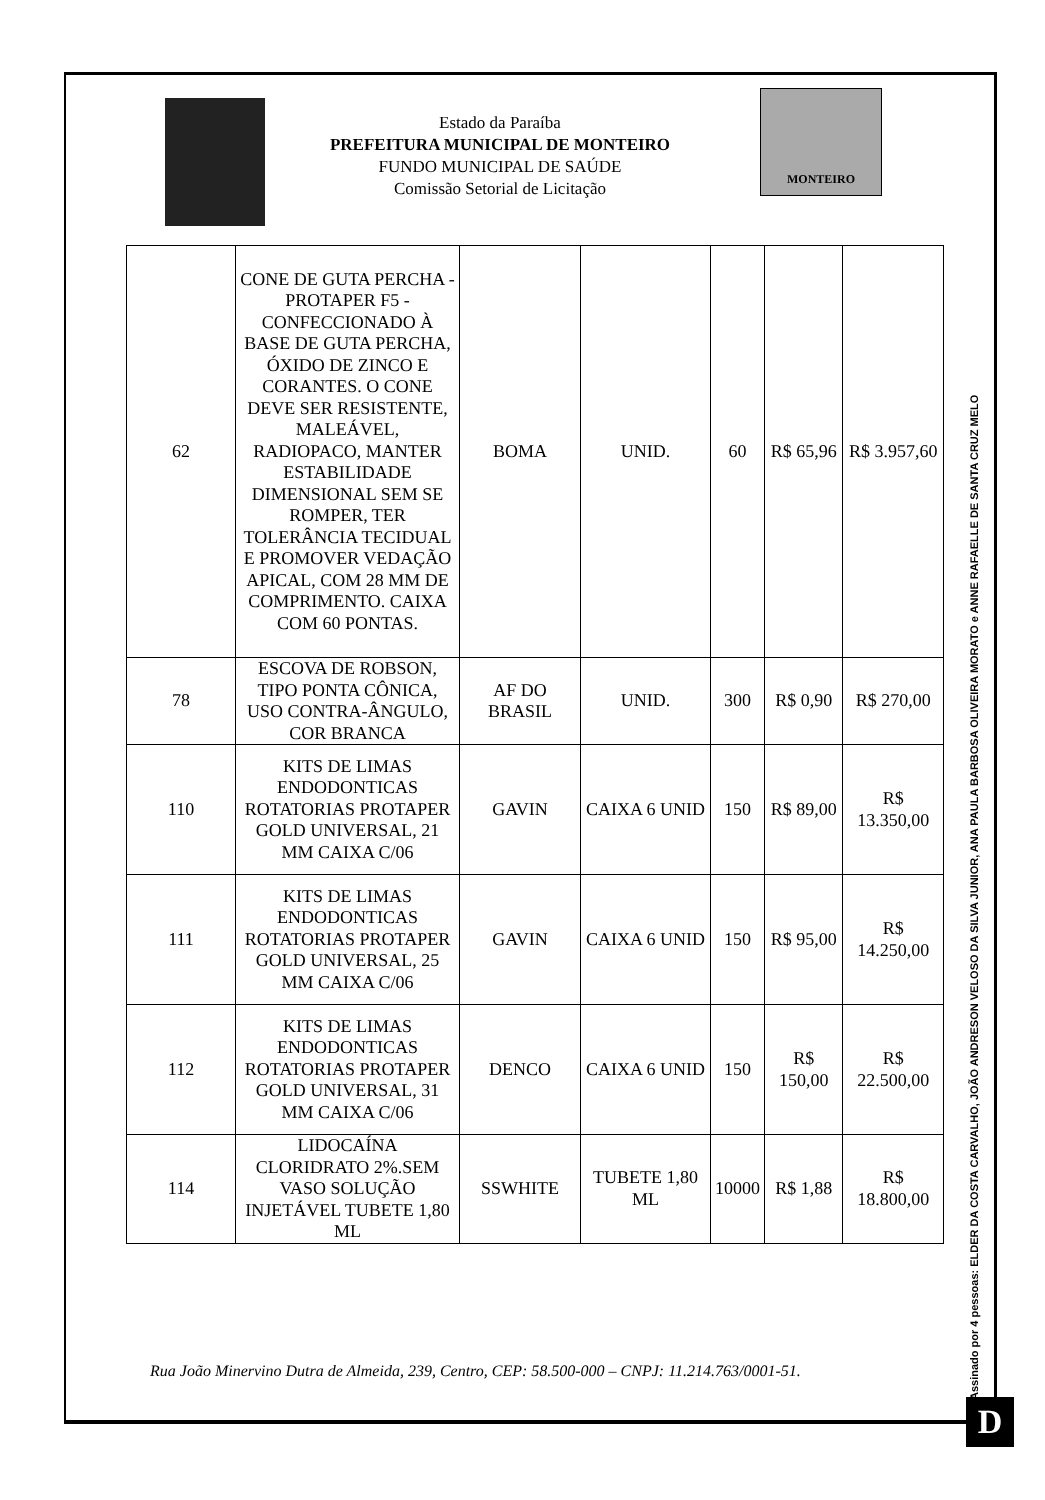Estado da Paraíba
PREFEITURA MUNICIPAL DE MONTEIRO
FUNDO MUNICIPAL DE SAÚDE
Comissão Setorial de Licitação
MONTEIRO
| 62 | CONE DE GUTA PERCHA - PROTAPER F5 - CONFECCIONADO À BASE DE GUTA PERCHA, ÓXIDO DE ZINCO E CORANTES. O CONE DEVE SER RESISTENTE, MALEÁVEL, RADIOPACO, MANTER ESTABILIDADE DIMENSIONAL SEM SE ROMPER, TER TOLERÂNCIA TECIDUAL E PROMOVER VEDAÇÃO APICAL, COM 28 MM DE COMPRIMENTO. CAIXA COM 60 PONTAS. | BOMA | UNID. | 60 | R$ 65,96 | R$ 3.957,60 |
| 78 | ESCOVA DE ROBSON, TIPO PONTA CÔNICA, USO CONTRA-ÂNGULO, COR BRANCA | AF DO BRASIL | UNID. | 300 | R$ 0,90 | R$ 270,00 |
| 110 | KITS DE LIMAS ENDODONTICAS ROTATORIAS PROTAPER GOLD UNIVERSAL, 21 MM CAIXA C/06 | GAVIN | CAIXA 6 UNID | 150 | R$ 89,00 | R$ 13.350,00 |
| 111 | KITS DE LIMAS ENDODONTICAS ROTATORIAS PROTAPER GOLD UNIVERSAL, 25 MM CAIXA C/06 | GAVIN | CAIXA 6 UNID | 150 | R$ 95,00 | R$ 14.250,00 |
| 112 | KITS DE LIMAS ENDODONTICAS ROTATORIAS PROTAPER GOLD UNIVERSAL, 31 MM CAIXA C/06 | DENCO | CAIXA 6 UNID | 150 | R$ 150,00 | R$ 22.500,00 |
| 114 | LIDOCAÍNA CLORIDRATO 2%.SEM VASO SOLUÇÃO INJETÁVEL TUBETE 1,80 ML | SSWHITE | TUBETE 1,80 ML | 10000 | R$ 1,88 | R$ 18.800,00 |
Assinado por 4 pessoas: ELDER DA COSTA CARVALHO, JOÃO ANDRESON VELOSO DA SILVA JUNIOR, ANA PAULA BARBOSA OLIVEIRA MORATO e ANNE RAFAELLE DE SANTA CRUZ MELO
Rua João Minervino Dutra de Almeida, 239, Centro, CEP: 58.500-000 – CNPJ: 11.214.763/0001-51.
D